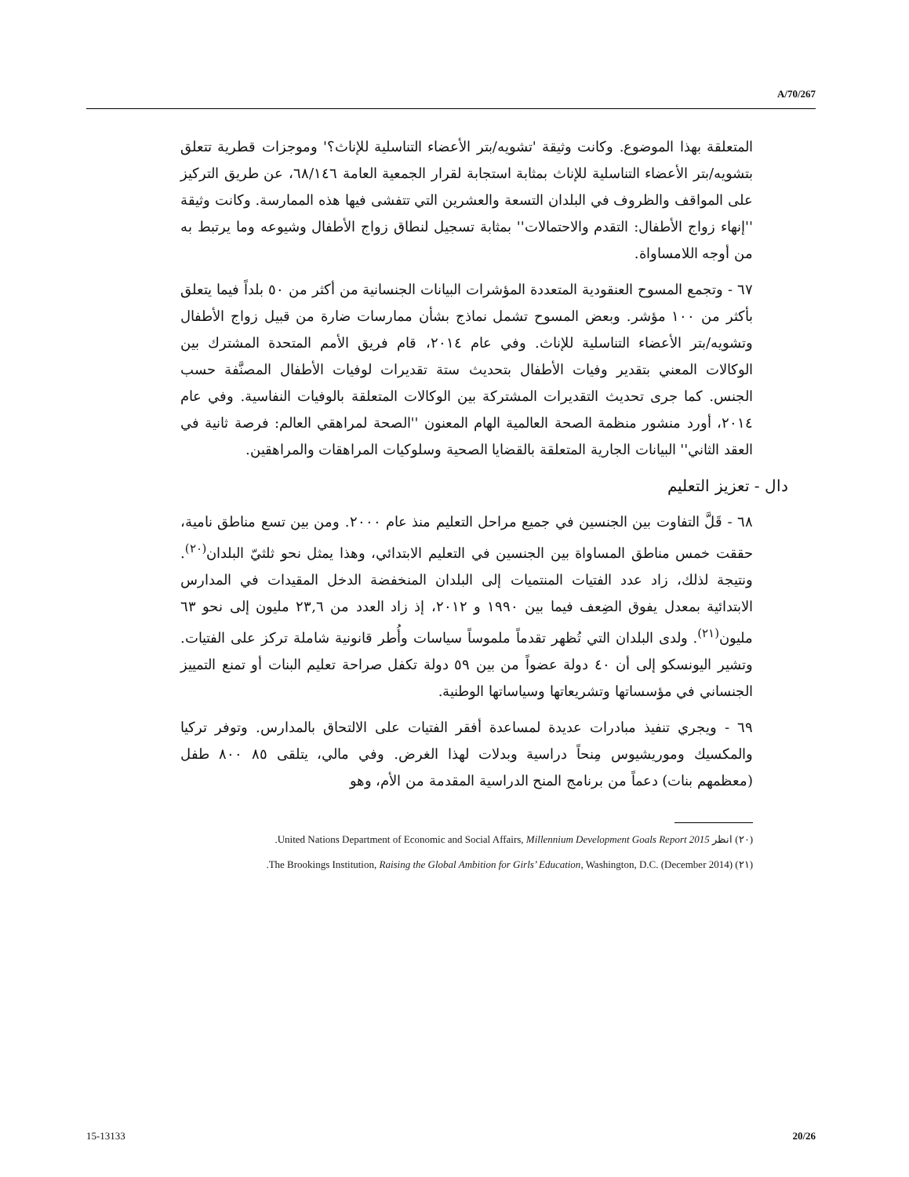A/70/267
المتعلقة بهذا الموضوع. وكانت وثيقة 'تشويه/بتر الأعضاء التناسلية للإناث؟' وموجزات قطرية تتعلق بتشويه/بتر الأعضاء التناسلية للإناث بمثابة استجابة لقرار الجمعية العامة ٦٨/١٤٦، عن طريق التركيز على المواقف والظروف في البلدان التسعة والعشرين التي تتفشى فيها هذه الممارسة. وكانت وثيقة ''إنهاء زواج الأطفال: التقدم والاحتمالات'' بمثابة تسجيل لنطاق زواج الأطفال وشيوعه وما يرتبط به من أوجه اللامساواة.
٦٧ - وتجمع المسوح العنقودية المتعددة المؤشرات البيانات الجنسانية من أكثر من ٥٠ بلداً فيما يتعلق بأكثر من ١٠٠ مؤشر. وبعض المسوح تشمل نماذج بشأن ممارسات ضارة من قبيل زواج الأطفال وتشويه/بتر الأعضاء التناسلية للإناث. وفي عام ٢٠١٤، قام فريق الأمم المتحدة المشترك بين الوكالات المعني بتقدير وفيات الأطفال بتحديث ستة تقديرات لوفيات الأطفال المصنَّفة حسب الجنس. كما جرى تحديث التقديرات المشتركة بين الوكالات المتعلقة بالوفيات النفاسية. وفي عام ٢٠١٤، أورد منشور منظمة الصحة العالمية الهام المعنون ''الصحة لمراهقي العالم: فرصة ثانية في العقد الثاني'' البيانات الجارية المتعلقة بالقضايا الصحية وسلوكيات المراهقات والمراهقين.
دال - تعزيز التعليم
٦٨ - قَلَّ التفاوت بين الجنسين في جميع مراحل التعليم منذ عام ٢٠٠٠. ومن بين تسع مناطق نامية، حققت خمس مناطق المساواة بين الجنسين في التعليم الابتدائي، وهذا يمثل نحو ثلثيّ البلدان<sup>(٢٠)</sup>. ونتيجة لذلك، زاد عدد الفتيات المنتميات إلى البلدان المنخفضة الدخل المقيدات في المدارس الابتدائية بمعدل يفوق الضِعف فيما بين ١٩٩٠ و ٢٠١٢، إذ زاد العدد من ٢٣,٦ مليون إلى نحو ٦٣ مليون<sup>(٢١)</sup>. ولدى البلدان التي تُظهر تقدماً ملموساً سياسات وأُطر قانونية شاملة تركز على الفتيات. وتشير اليونسكو إلى أن ٤٠ دولة عضواً من بين ٥٩ دولة تكفل صراحة تعليم البنات أو تمنع التمييز الجنساني في مؤسساتها وتشريعاتها وسياساتها الوطنية.
٦٩ - ويجري تنفيذ مبادرات عديدة لمساعدة أفقر الفتيات على الالتحاق بالمدارس. وتوفر تركيا والمكسيك وموريشيوس مِنحاً دراسية وبدلات لهذا الغرض. وفي مالي، يتلقى ٨٥ ٨٠٠ طفل (معظمهم بنات) دعماً من برنامج المنح الدراسية المقدمة من الأم، وهو
(٢٠) انظر United Nations Department of Economic and Social Affairs, Millennium Development Goals Report 2015.
(٢١) The Brookings Institution, Raising the Global Ambition for Girls’ Education, Washington, D.C. (December 2014).
15-13133 20/26